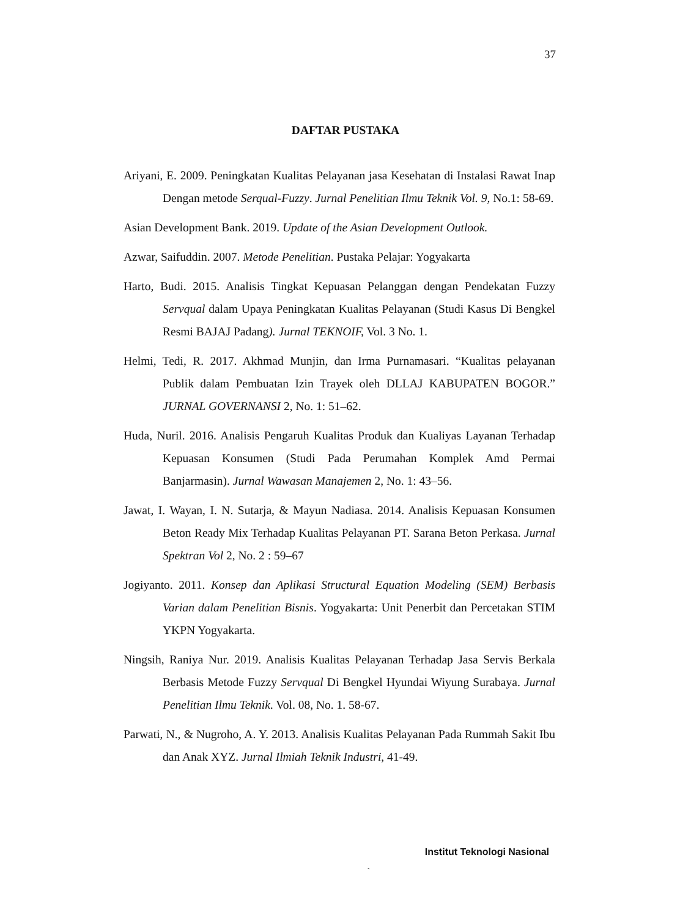37
DAFTAR PUSTAKA
Ariyani, E. 2009. Peningkatan Kualitas Pelayanan jasa Kesehatan di Instalasi Rawat Inap Dengan metode Serqual-Fuzzy. Jurnal Penelitian Ilmu Teknik Vol. 9, No.1: 58-69.
Asian Development Bank. 2019. Update of the Asian Development Outlook.
Azwar, Saifuddin. 2007. Metode Penelitian. Pustaka Pelajar: Yogyakarta
Harto, Budi. 2015. Analisis Tingkat Kepuasan Pelanggan dengan Pendekatan Fuzzy Servqual dalam Upaya Peningkatan Kualitas Pelayanan (Studi Kasus Di Bengkel Resmi BAJAJ Padang). Jurnal TEKNOIF, Vol. 3 No. 1.
Helmi, Tedi, R. 2017. Akhmad Munjin, dan Irma Purnamasari. “Kualitas pelayanan Publik dalam Pembuatan Izin Trayek oleh DLLAJ KABUPATEN BOGOR.” JURNAL GOVERNANSI 2, No. 1: 51–62.
Huda, Nuril. 2016. Analisis Pengaruh Kualitas Produk dan Kualiyas Layanan Terhadap Kepuasan Konsumen (Studi Pada Perumahan Komplek Amd Permai Banjarmasin). Jurnal Wawasan Manajemen 2, No. 1: 43–56.
Jawat, I. Wayan, I. N. Sutarja, & Mayun Nadiasa. 2014. Analisis Kepuasan Konsumen Beton Ready Mix Terhadap Kualitas Pelayanan PT. Sarana Beton Perkasa. Jurnal Spektran Vol 2, No. 2 : 59–67
Jogiyanto. 2011. Konsep dan Aplikasi Structural Equation Modeling (SEM) Berbasis Varian dalam Penelitian Bisnis. Yogyakarta: Unit Penerbit dan Percetakan STIM YKPN Yogyakarta.
Ningsih, Raniya Nur. 2019. Analisis Kualitas Pelayanan Terhadap Jasa Servis Berkala Berbasis Metode Fuzzy Servqual Di Bengkel Hyundai Wiyung Surabaya. Jurnal Penelitian Ilmu Teknik. Vol. 08, No. 1. 58-67.
Parwati, N., & Nugroho, A. Y. 2013. Analisis Kualitas Pelayanan Pada Rummah Sakit Ibu dan Anak XYZ. Jurnal Ilmiah Teknik Industri, 41-49.
Institut Teknologi Nasional
`